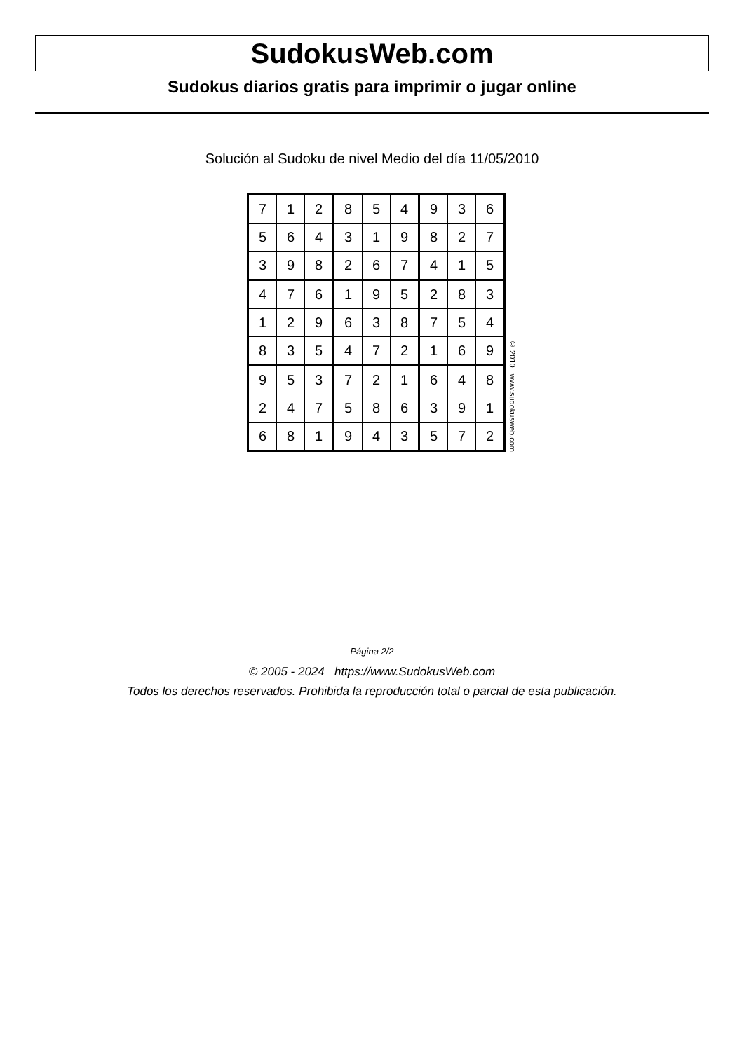SudokusWeb.com
Sudokus diarios gratis para imprimir o jugar online
Solución al Sudoku de nivel Medio del día 11/05/2010
| 7 | 1 | 2 | 8 | 5 | 4 | 9 | 3 | 6 |
| 5 | 6 | 4 | 3 | 1 | 9 | 8 | 2 | 7 |
| 3 | 9 | 8 | 2 | 6 | 7 | 4 | 1 | 5 |
| 4 | 7 | 6 | 1 | 9 | 5 | 2 | 8 | 3 |
| 1 | 2 | 9 | 6 | 3 | 8 | 7 | 5 | 4 |
| 8 | 3 | 5 | 4 | 7 | 2 | 1 | 6 | 9 |
| 9 | 5 | 3 | 7 | 2 | 1 | 6 | 4 | 8 |
| 2 | 4 | 7 | 5 | 8 | 6 | 3 | 9 | 1 |
| 6 | 8 | 1 | 9 | 4 | 3 | 5 | 7 | 2 |
© 2010 www.sudokusweb.com
Página 2/2
© 2005 - 2024 https://www.SudokusWeb.com
Todos los derechos reservados. Prohibida la reproducción total o parcial de esta publicación.